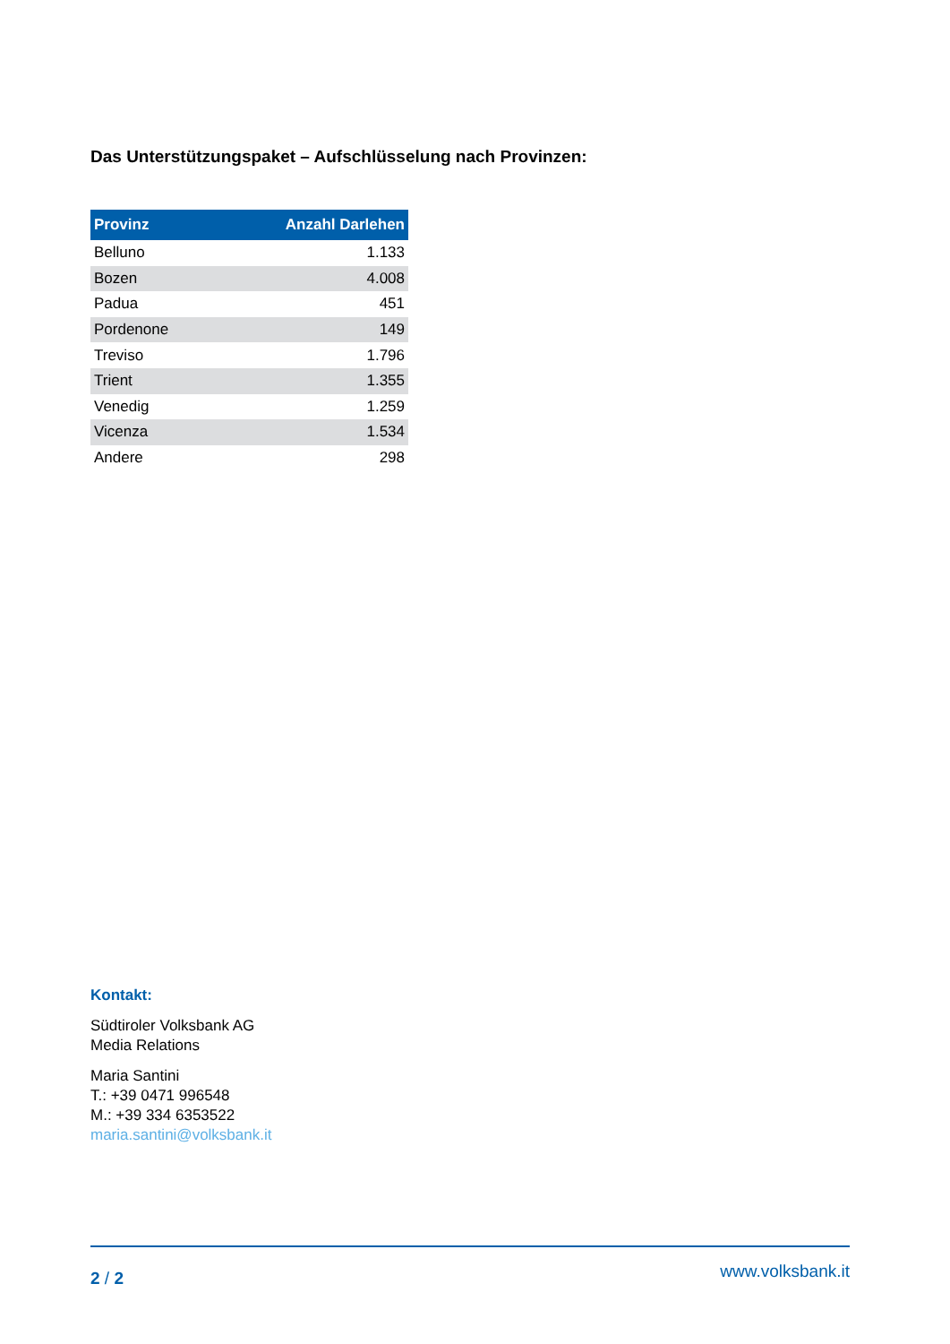Das Unterstützungspaket – Aufschlüsselung nach Provinzen:
| Provinz | Anzahl Darlehen |
| --- | --- |
| Belluno | 1.133 |
| Bozen | 4.008 |
| Padua | 451 |
| Pordenone | 149 |
| Treviso | 1.796 |
| Trient | 1.355 |
| Venedig | 1.259 |
| Vicenza | 1.534 |
| Andere | 298 |
Kontakt:
Südtiroler Volksbank AG
Media Relations
Maria Santini
T.: +39 0471 996548
M.: +39 334 6353522
maria.santini@volksbank.it
2 / 2 www.volksbank.it